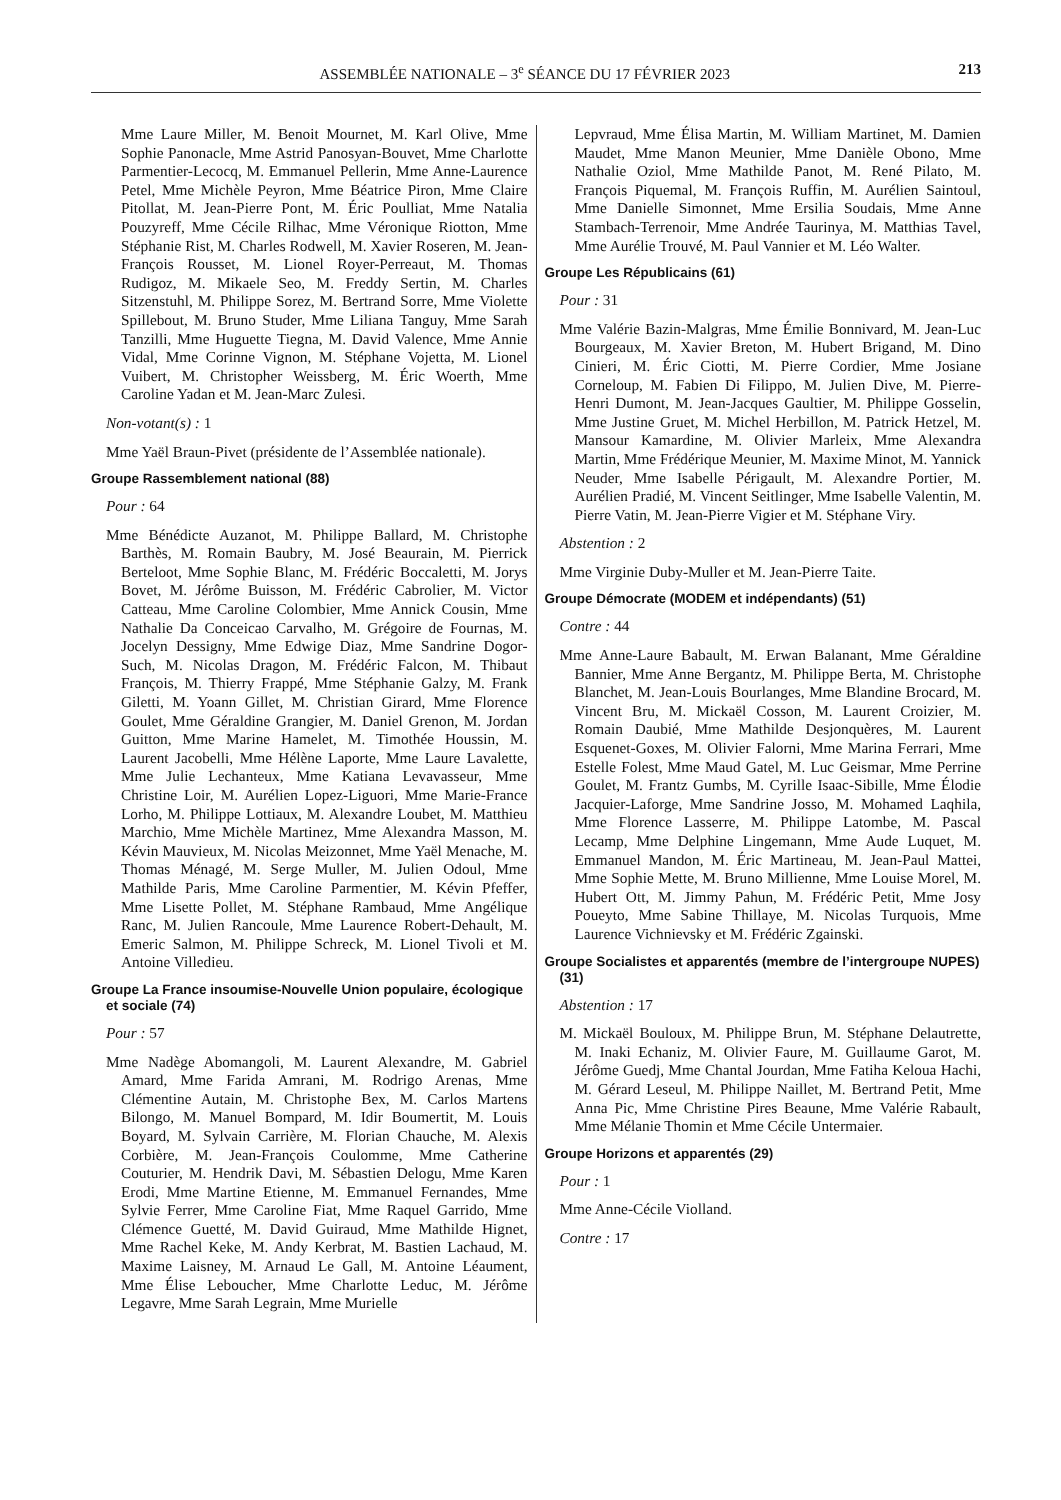ASSEMBLÉE NATIONALE – 3<sup>e</sup> SÉANCE DU 17 FÉVRIER 2023 213
Mme Laure Miller, M. Benoit Mournet, M. Karl Olive, Mme Sophie Panonacle, Mme Astrid Panosyan-Bouvet, Mme Charlotte Parmentier-Lecocq, M. Emmanuel Pellerin, Mme Anne-Laurence Petel, Mme Michèle Peyron, Mme Béatrice Piron, Mme Claire Pitollat, M. Jean-Pierre Pont, M. Éric Poulliat, Mme Natalia Pouzyreff, Mme Cécile Rilhac, Mme Véronique Riotton, Mme Stéphanie Rist, M. Charles Rodwell, M. Xavier Roseren, M. Jean-François Rousset, M. Lionel Royer-Perreaut, M. Thomas Rudigoz, M. Mikaele Seo, M. Freddy Sertin, M. Charles Sitzenstuhl, M. Philippe Sorez, M. Bertrand Sorre, Mme Violette Spillebout, M. Bruno Studer, Mme Liliana Tanguy, Mme Sarah Tanzilli, Mme Huguette Tiegna, M. David Valence, Mme Annie Vidal, Mme Corinne Vignon, M. Stéphane Vojetta, M. Lionel Vuibert, M. Christopher Weissberg, M. Éric Woerth, Mme Caroline Yadan et M. Jean-Marc Zulesi.
Non-votant(s) : 1
Mme Yaël Braun-Pivet (présidente de l’Assemblée nationale).
Groupe Rassemblement national (88)
Pour : 64
Mme Bénédicte Auzanot, M. Philippe Ballard, M. Christophe Barthès, M. Romain Baubry, M. José Beaurain, M. Pierrick Berteloot, Mme Sophie Blanc, M. Frédéric Boccaletti, M. Jorys Bovet, M. Jérôme Buisson, M. Frédéric Cabrolier, M. Victor Catteau, Mme Caroline Colombier, Mme Annick Cousin, Mme Nathalie Da Conceicao Carvalho, M. Grégoire de Fournas, M. Jocelyn Dessigny, Mme Edwige Diaz, Mme Sandrine Dogor-Such, M. Nicolas Dragon, M. Frédéric Falcon, M. Thibaut François, M. Thierry Frappé, Mme Stéphanie Galzy, M. Frank Giletti, M. Yoann Gillet, M. Christian Girard, Mme Florence Goulet, Mme Géraldine Grangier, M. Daniel Grenon, M. Jordan Guitton, Mme Marine Hamelet, M. Timothée Houssin, M. Laurent Jacobelli, Mme Hélène Laporte, Mme Laure Lavalette, Mme Julie Lechanteux, Mme Katiana Levavasseur, Mme Christine Loir, M. Aurélien Lopez-Liguori, Mme Marie-France Lorho, M. Philippe Lottiaux, M. Alexandre Loubet, M. Matthieu Marchio, Mme Michèle Martinez, Mme Alexandra Masson, M. Kévin Mauvieux, M. Nicolas Meizonnet, Mme Yaël Menache, M. Thomas Ménagé, M. Serge Muller, M. Julien Odoul, Mme Mathilde Paris, Mme Caroline Parmentier, M. Kévin Pfeffer, Mme Lisette Pollet, M. Stéphane Rambaud, Mme Angélique Ranc, M. Julien Rancoule, Mme Laurence Robert-Dehault, M. Emeric Salmon, M. Philippe Schreck, M. Lionel Tivoli et M. Antoine Villedieu.
Groupe La France insoumise-Nouvelle Union populaire, écologique et sociale (74)
Pour : 57
Mme Nadège Abomangoli, M. Laurent Alexandre, M. Gabriel Amard, Mme Farida Amrani, M. Rodrigo Arenas, Mme Clémentine Autain, M. Christophe Bex, M. Carlos Martens Bilongo, M. Manuel Bompard, M. Idir Boumertit, M. Louis Boyard, M. Sylvain Carrière, M. Florian Chauche, M. Alexis Corbière, M. Jean-François Coulomme, Mme Catherine Couturier, M. Hendrik Davi, M. Sébastien Delogu, Mme Karen Erodi, Mme Martine Etienne, M. Emmanuel Fernandes, Mme Sylvie Ferrer, Mme Caroline Fiat, Mme Raquel Garrido, Mme Clémence Guetté, M. David Guiraud, Mme Mathilde Hignet, Mme Rachel Keke, M. Andy Kerbrat, M. Bastien Lachaud, M. Maxime Laisney, M. Arnaud Le Gall, M. Antoine Léaument, Mme Élise Leboucher, Mme Charlotte Leduc, M. Jérôme Legavre, Mme Sarah Legrain, Mme Murielle
Lepvraud, Mme Élisa Martin, M. William Martinet, M. Damien Maudet, Mme Manon Meunier, Mme Danièle Obono, Mme Nathalie Oziol, Mme Mathilde Panot, M. René Pilato, M. François Piquemal, M. François Ruffin, M. Aurélien Saintoul, Mme Danielle Simonnet, Mme Ersilia Soudais, Mme Anne Stambach-Terrenoir, Mme Andrée Taurinya, M. Matthias Tavel, Mme Aurélie Trouvé, M. Paul Vannier et M. Léo Walter.
Groupe Les Républicains (61)
Pour : 31
Mme Valérie Bazin-Malgras, Mme Émilie Bonnivard, M. Jean-Luc Bourgeaux, M. Xavier Breton, M. Hubert Brigand, M. Dino Cinieri, M. Éric Ciotti, M. Pierre Cordier, Mme Josiane Corneloup, M. Fabien Di Filippo, M. Julien Dive, M. Pierre-Henri Dumont, M. Jean-Jacques Gaultier, M. Philippe Gosselin, Mme Justine Gruet, M. Michel Herbillon, M. Patrick Hetzel, M. Mansour Kamardine, M. Olivier Marleix, Mme Alexandra Martin, Mme Frédérique Meunier, M. Maxime Minot, M. Yannick Neuder, Mme Isabelle Périgault, M. Alexandre Portier, M. Aurélien Pradié, M. Vincent Seitlinger, Mme Isabelle Valentin, M. Pierre Vatin, M. Jean-Pierre Vigier et M. Stéphane Viry.
Abstention : 2
Mme Virginie Duby-Muller et M. Jean-Pierre Taite.
Groupe Démocrate (MODEM et indépendants) (51)
Contre : 44
Mme Anne-Laure Babault, M. Erwan Balanant, Mme Géraldine Bannier, Mme Anne Bergantz, M. Philippe Berta, M. Christophe Blanchet, M. Jean-Louis Bourlanges, Mme Blandine Brocard, M. Vincent Bru, M. Mickaël Cosson, M. Laurent Croizier, M. Romain Daubié, Mme Mathilde Desjonquères, M. Laurent Esquenet-Goxes, M. Olivier Falorni, Mme Marina Ferrari, Mme Estelle Folest, Mme Maud Gatel, M. Luc Geismar, Mme Perrine Goulet, M. Frantz Gumbs, M. Cyrille Isaac-Sibille, Mme Élodie Jacquier-Laforge, Mme Sandrine Josso, M. Mohamed Laqhila, Mme Florence Lasserre, M. Philippe Latombe, M. Pascal Lecamp, Mme Delphine Lingemann, Mme Aude Luquet, M. Emmanuel Mandon, M. Éric Martineau, M. Jean-Paul Mattei, Mme Sophie Mette, M. Bruno Millienne, Mme Louise Morel, M. Hubert Ott, M. Jimmy Pahun, M. Frédéric Petit, Mme Josy Poueyto, Mme Sabine Thillaye, M. Nicolas Turquois, Mme Laurence Vichnievsky et M. Frédéric Zgainski.
Groupe Socialistes et apparentés (membre de l’intergroupe NUPES) (31)
Abstention : 17
M. Mickaël Bouloux, M. Philippe Brun, M. Stéphane Delautrette, M. Inaki Echaniz, M. Olivier Faure, M. Guillaume Garot, M. Jérôme Guedj, Mme Chantal Jourdan, Mme Fatiha Keloua Hachi, M. Gérard Leseul, M. Philippe Naillet, M. Bertrand Petit, Mme Anna Pic, Mme Christine Pires Beaune, Mme Valérie Rabault, Mme Mélanie Thomin et Mme Cécile Untermaier.
Groupe Horizons et apparentés (29)
Pour : 1
Mme Anne-Cécile Violland.
Contre : 17